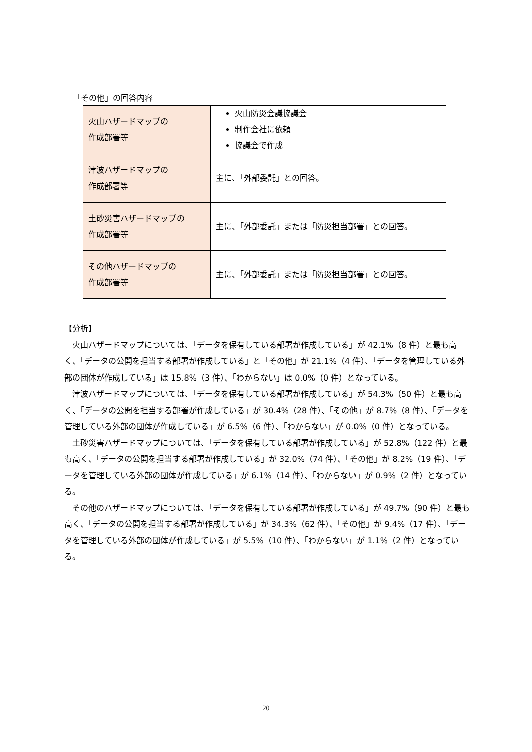「その他」の回答内容
| 火山ハザードマップの 作成部署等 | 火山防災会議協議会 制作会社に依頼 協議会で作成 |
| 津波ハザードマップの 作成部署等 | 主に、「外部委託」との回答。 |
| 土砂災害ハザードマップの 作成部署等 | 主に、「外部委託」または「防災担当部署」との回答。 |
| その他ハザードマップの 作成部署等 | 主に、「外部委託」または「防災担当部署」との回答。 |
【分析】
火山ハザードマップについては、「データを保有している部署が作成している」が 42.1%（8 件）と最も高く、「データの公開を担当する部署が作成している」と「その他」が 21.1%（4 件）、「データを管理している外部の団体が作成している」は 15.8%（3 件）、「わからない」は 0.0%（0 件）となっている。
津波ハザードマップについては、「データを保有している部署が作成している」が 54.3%（50 件）と最も高く、「データの公開を担当する部署が作成している」が 30.4%（28 件）、「その他」が 8.7%（8 件）、「データを管理している外部の団体が作成している」が 6.5%（6 件）、「わからない」が 0.0%（0 件）となっている。
土砂災害ハザードマップについては、「データを保有している部署が作成している」が 52.8%（122 件）と最も高く、「データの公開を担当する部署が作成している」が 32.0%（74 件）、「その他」が 8.2%（19 件）、「データを管理している外部の団体が作成している」が 6.1%（14 件）、「わからない」が 0.9%（2 件）となっている。
その他のハザードマップについては、「データを保有している部署が作成している」が 49.7%（90 件）と最も高く、「データの公開を担当する部署が作成している」が 34.3%（62 件）、「その他」が 9.4%（17 件）、「データを管理している外部の団体が作成している」が 5.5%（10 件）、「わからない」が 1.1%（2 件）となっている。
20